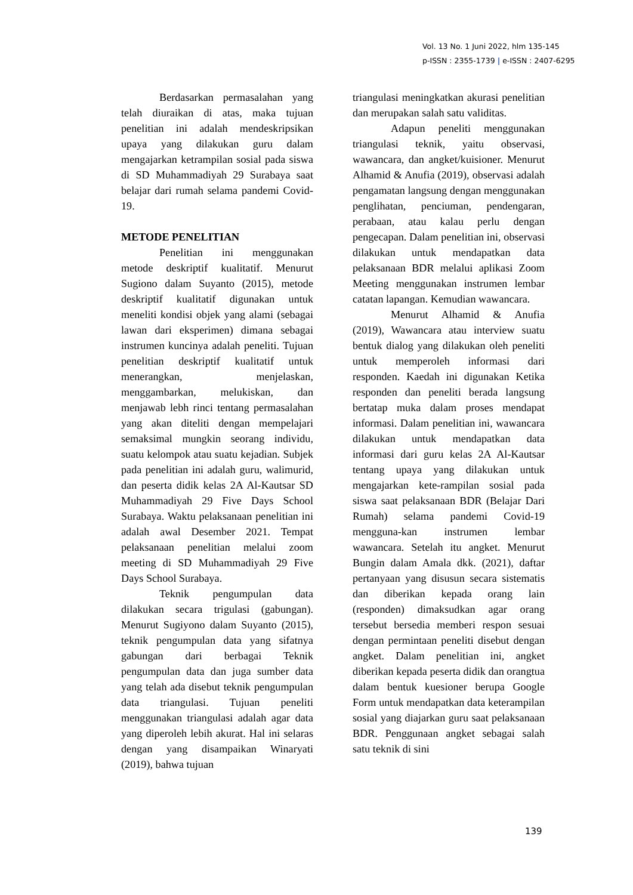Vol. 13 No. 1 Juni 2022, hlm 135-145
p-ISSN : 2355-1739 | e-ISSN : 2407-6295
Berdasarkan permasalahan yang telah diuraikan di atas, maka tujuan penelitian ini adalah mendeskripsikan upaya yang dilakukan guru dalam mengajarkan ketrampilan sosial pada siswa di SD Muhammadiyah 29 Surabaya saat belajar dari rumah selama pandemi Covid-19.
METODE PENELITIAN
Penelitian ini menggunakan metode deskriptif kualitatif. Menurut Sugiono dalam Suyanto (2015), metode deskriptif kualitatif digunakan untuk meneliti kondisi objek yang alami (sebagai lawan dari eksperimen) dimana sebagai instrumen kuncinya adalah peneliti. Tujuan penelitian deskriptif kualitatif untuk menerangkan, menjelaskan, menggambarkan, melukiskan, dan menjawab lebh rinci tentang permasalahan yang akan diteliti dengan mempelajari semaksimal mungkin seorang individu, suatu kelompok atau suatu kejadian. Subjek pada penelitian ini adalah guru, walimurid, dan peserta didik kelas 2A Al-Kautsar SD Muhammadiyah 29 Five Days School Surabaya. Waktu pelaksanaan penelitian ini adalah awal Desember 2021. Tempat pelaksanaan penelitian melalui zoom meeting di SD Muhammadiyah 29 Five Days School Surabaya.
Teknik pengumpulan data dilakukan secara trigulasi (gabungan). Menurut Sugiyono dalam Suyanto (2015), teknik pengumpulan data yang sifatnya gabungan dari berbagai Teknik pengumpulan data dan juga sumber data yang telah ada disebut teknik pengumpulan data triangulasi. Tujuan peneliti menggunakan triangulasi adalah agar data yang diperoleh lebih akurat. Hal ini selaras dengan yang disampaikan Winaryati (2019), bahwa tujuan
triangulasi meningkatkan akurasi penelitian dan merupakan salah satu validitas.
Adapun peneliti menggunakan triangulasi teknik, yaitu observasi, wawancara, dan angket/kuisioner. Menurut Alhamid & Anufia (2019), observasi adalah pengamatan langsung dengan menggunakan penglihatan, penciuman, pendengaran, perabaan, atau kalau perlu dengan pengecapan. Dalam penelitian ini, observasi dilakukan untuk mendapatkan data pelaksanaan BDR melalui aplikasi Zoom Meeting menggunakan instrumen lembar catatan lapangan. Kemudian wawancara.
Menurut Alhamid & Anufia (2019), Wawancara atau interview suatu bentuk dialog yang dilakukan oleh peneliti untuk memperoleh informasi dari responden. Kaedah ini digunakan Ketika responden dan peneliti berada langsung bertatap muka dalam proses mendapat informasi. Dalam penelitian ini, wawancara dilakukan untuk mendapatkan data informasi dari guru kelas 2A Al-Kautsar tentang upaya yang dilakukan untuk mengajarkan kete-rampilan sosial pada siswa saat pelaksanaan BDR (Belajar Dari Rumah) selama pandemi Covid-19 mengguna-kan instrumen lembar wawancara. Setelah itu angket. Menurut Bungin dalam Amala dkk. (2021), daftar pertanyaan yang disusun secara sistematis dan diberikan kepada orang lain (responden) dimaksudkan agar orang tersebut bersedia memberi respon sesuai dengan permintaan peneliti disebut dengan angket. Dalam penelitian ini, angket diberikan kepada peserta didik dan orangtua dalam bentuk kuesioner berupa Google Form untuk mendapatkan data keterampilan sosial yang diajarkan guru saat pelaksanaan BDR. Penggunaan angket sebagai salah satu teknik di sini
139